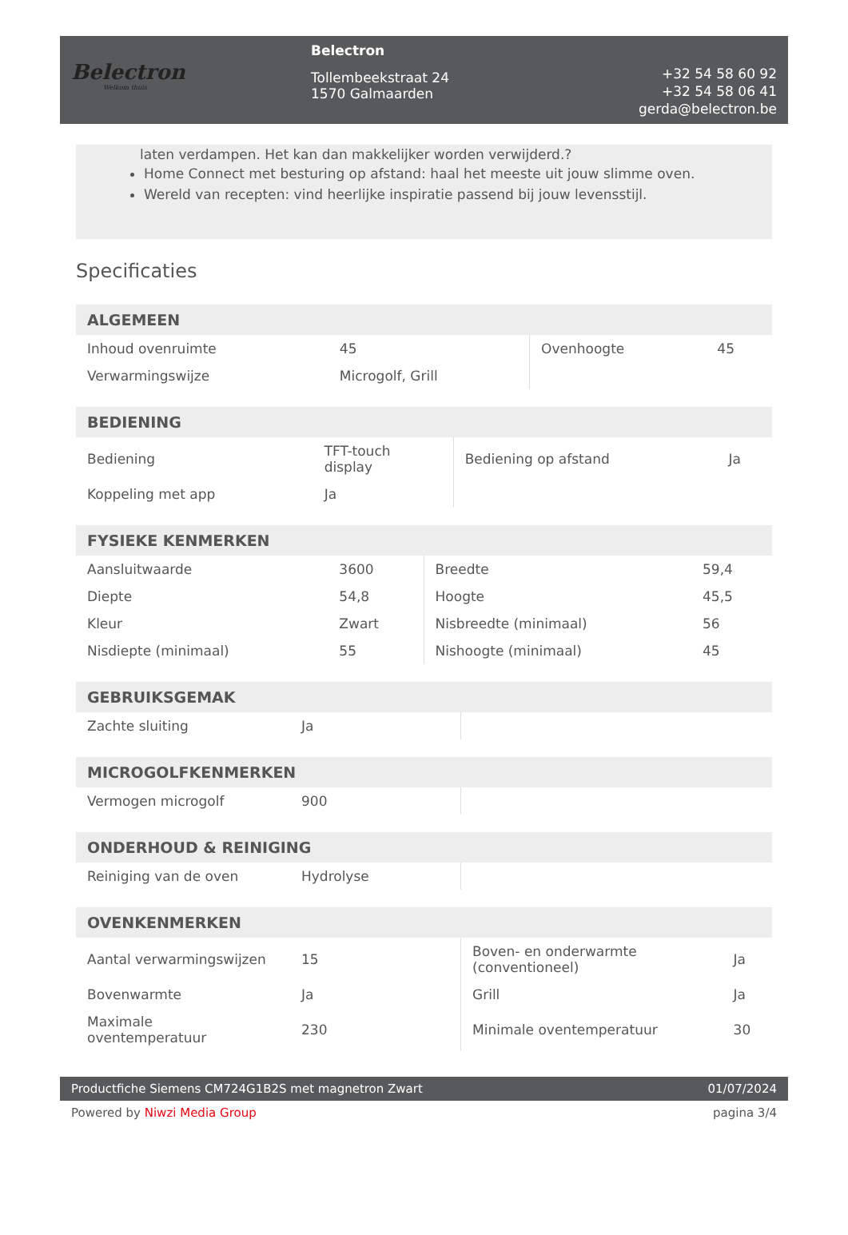Belectron
Welkom thuis
Belectron
Tollembeekstraat 24
1570 Galmaarden
+32 54 58 60 92
+32 54 58 06 41
gerda@belectron.be
laten verdampen. Het kan dan makkelijker worden verwijderd.?
Home Connect met besturing op afstand: haal het meeste uit jouw slimme oven.
Wereld van recepten: vind heerlijke inspiratie passend bij jouw levensstijl.
Specificaties
| ALGEMEEN | | | |
| --- | --- | --- | --- |
| Inhoud ovenruimte | 45 | Ovenhoogte | 45 |
| Verwarmingswijze | Microgolf, Grill | | |
| BEDIENING | | | |
| --- | --- | --- | --- |
| Bediening | TFT-touch display | Bediening op afstand | Ja |
| Koppeling met app | Ja | | |
| FYSIEKE KENMERKEN | | | |
| --- | --- | --- | --- |
| Aansluitwaarde | 3600 | Breedte | 59,4 |
| Diepte | 54,8 | Hoogte | 45,5 |
| Kleur | Zwart | Nisbreedte (minimaal) | 56 |
| Nisdiepte (minimaal) | 55 | Nishoogte (minimaal) | 45 |
| GEBRUIKSGEMAK | | | |
| --- | --- | --- | --- |
| Zachte sluiting | Ja | | |
| MICROGOLFKENMERKEN | | | |
| --- | --- | --- | --- |
| Vermogen microgolf | 900 | | |
| ONDERHOUD & REINIGING | | | |
| --- | --- | --- | --- |
| Reiniging van de oven | Hydrolyse | | |
| OVENKENMERKEN | | | |
| --- | --- | --- | --- |
| Aantal verwarmingswijzen | 15 | Boven- en onderwarmte (conventioneel) | Ja |
| Bovenwarmte | Ja | Grill | Ja |
| Maximale oventemperatuur | 230 | Minimale oventemperatuur | 30 |
Productfiche Siemens CM724G1B2S met magnetron Zwart 01/07/2024
Powered by Niwzi Media Group pagina 3/4